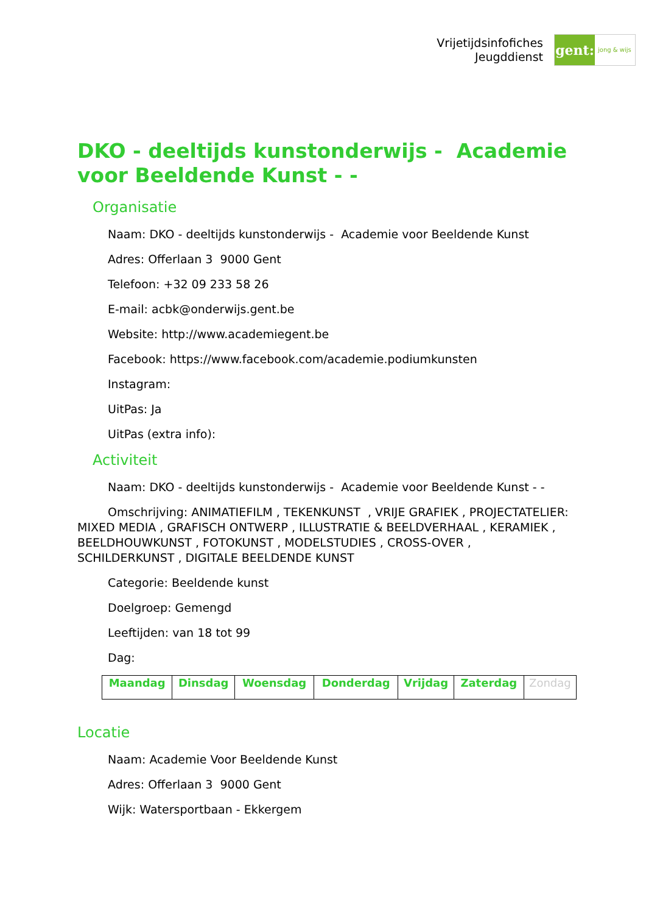Vrijetijdsinfofiches
Jeugddienst
gent:
jong & wijs
DKO - deeltijds kunstonderwijs - Academie voor Beeldende Kunst - -
Organisatie
Naam: DKO - deeltijds kunstonderwijs - Academie voor Beeldende Kunst
Adres: Offerlaan 3 9000 Gent
Telefoon: +32 09 233 58 26
E-mail: acbk@onderwijs.gent.be
Website: http://www.academiegent.be
Facebook: https://www.facebook.com/academie.podiumkunsten
Instagram:
UitPas: Ja
UitPas (extra info):
Activiteit
Naam: DKO - deeltijds kunstonderwijs - Academie voor Beeldende Kunst - -
Omschrijving: ANIMATIEFILM , TEKENKUNST , VRIJE GRAFIEK , PROJECTATELIER: MIXED MEDIA , GRAFISCH ONTWERP , ILLUSTRATIE & BEELDVERHAAL , KERAMIEK , BEELDHOUWKUNST , FOTOKUNST , MODELSTUDIES , CROSS-OVER , SCHILDERKUNST , DIGITALE BEELDENDE KUNST
Categorie: Beeldende kunst
Doelgroep: Gemengd
Leeftijden: van 18 tot 99
Dag:
| Maandag | Dinsdag | Woensdag | Donderdag | Vrijdag | Zaterdag | Zondag |
Locatie
Naam: Academie Voor Beeldende Kunst
Adres: Offerlaan 3 9000 Gent
Wijk: Watersportbaan - Ekkergem